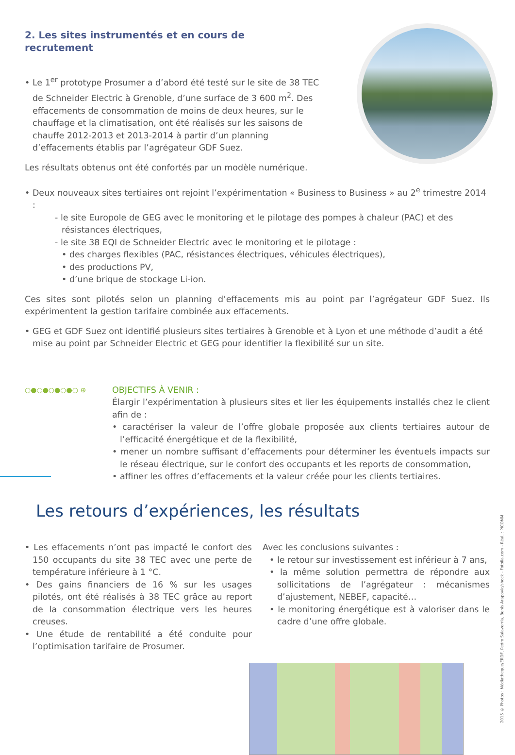2. Les sites instrumentés et en cours de recrutement
• Le 1<sup>er</sup> prototype Prosumer a d’abord été testé sur le site de 38 TEC de Schneider Electric à Grenoble, d’une surface de 3 600 m<sup>2</sup>. Des effacements de consommation de moins de deux heures, sur le chauffage et la climatisation, ont été réalisés sur les saisons de chauffe 2012-2013 et 2013-2014 à partir d’un planning d’effacements établis par l’agrégateur GDF Suez.
Les résultats obtenus ont été confortés par un modèle numérique.
• Deux nouveaux sites tertiaires ont rejoint l’expérimentation « Business to Business » au 2<sup>e</sup> trimestre 2014 :
- le site Europole de GEG avec le monitoring et le pilotage des pompes à chaleur (PAC) et des résistances électriques,
- le site 38 EQI de Schneider Electric avec le monitoring et le pilotage :
• des charges flexibles (PAC, résistances électriques, véhicules électriques),
• des productions PV,
• d’une brique de stockage Li-ion.
Ces sites sont pilotés selon un planning d’effacements mis au point par l’agrégateur GDF Suez. Ils expérimentent la gestion tarifaire combinée aux effacements.
• GEG et GDF Suez ont identifié plusieurs sites tertiaires à Grenoble et à Lyon et une méthode d’audit a été mise au point par Schneider Electric et GEG pour identifier la flexibilité sur un site.
○●○●○●○●○ ⊕
OBJECTIFS À VENIR :
Élargir l’expérimentation à plusieurs sites et lier les équipements installés chez le client afin de :
• caractériser la valeur de l’offre globale proposée aux clients tertiaires autour de l’efficacité énergétique et de la flexibilité,
• mener un nombre suffisant d’effacements pour déterminer les éventuels impacts sur le réseau électrique, sur le confort des occupants et les reports de consommation,
• affiner les offres d’effacements et la valeur créée pour les clients tertiaires.
Les retours d’expériences, les résultats
• Les effacements n’ont pas impacté le confort des 150 occupants du site 38 TEC avec une perte de température inférieure à 1 °C.
• Des gains financiers de 16 % sur les usages pilotés, ont été réalisés à 38 TEC grâce au report de la consommation électrique vers les heures creuses.
• Une étude de rentabilité a été conduite pour l’optimisation tarifaire de Prosumer.
Avec les conclusions suivantes :
• le retour sur investissement est inférieur à 7 ans,
• la même solution permettra de répondre aux sollicitations de l’agrégateur : mécanismes d’ajustement, NEBEF, capacité…
• le monitoring énergétique est à valoriser dans le cadre d’une offre globale.
2015 © Photos : Médiatheque/ERDF, Pedro Salaverria, Benis Arapovic/shock - Fotolia.com - Réal. : PICOMM